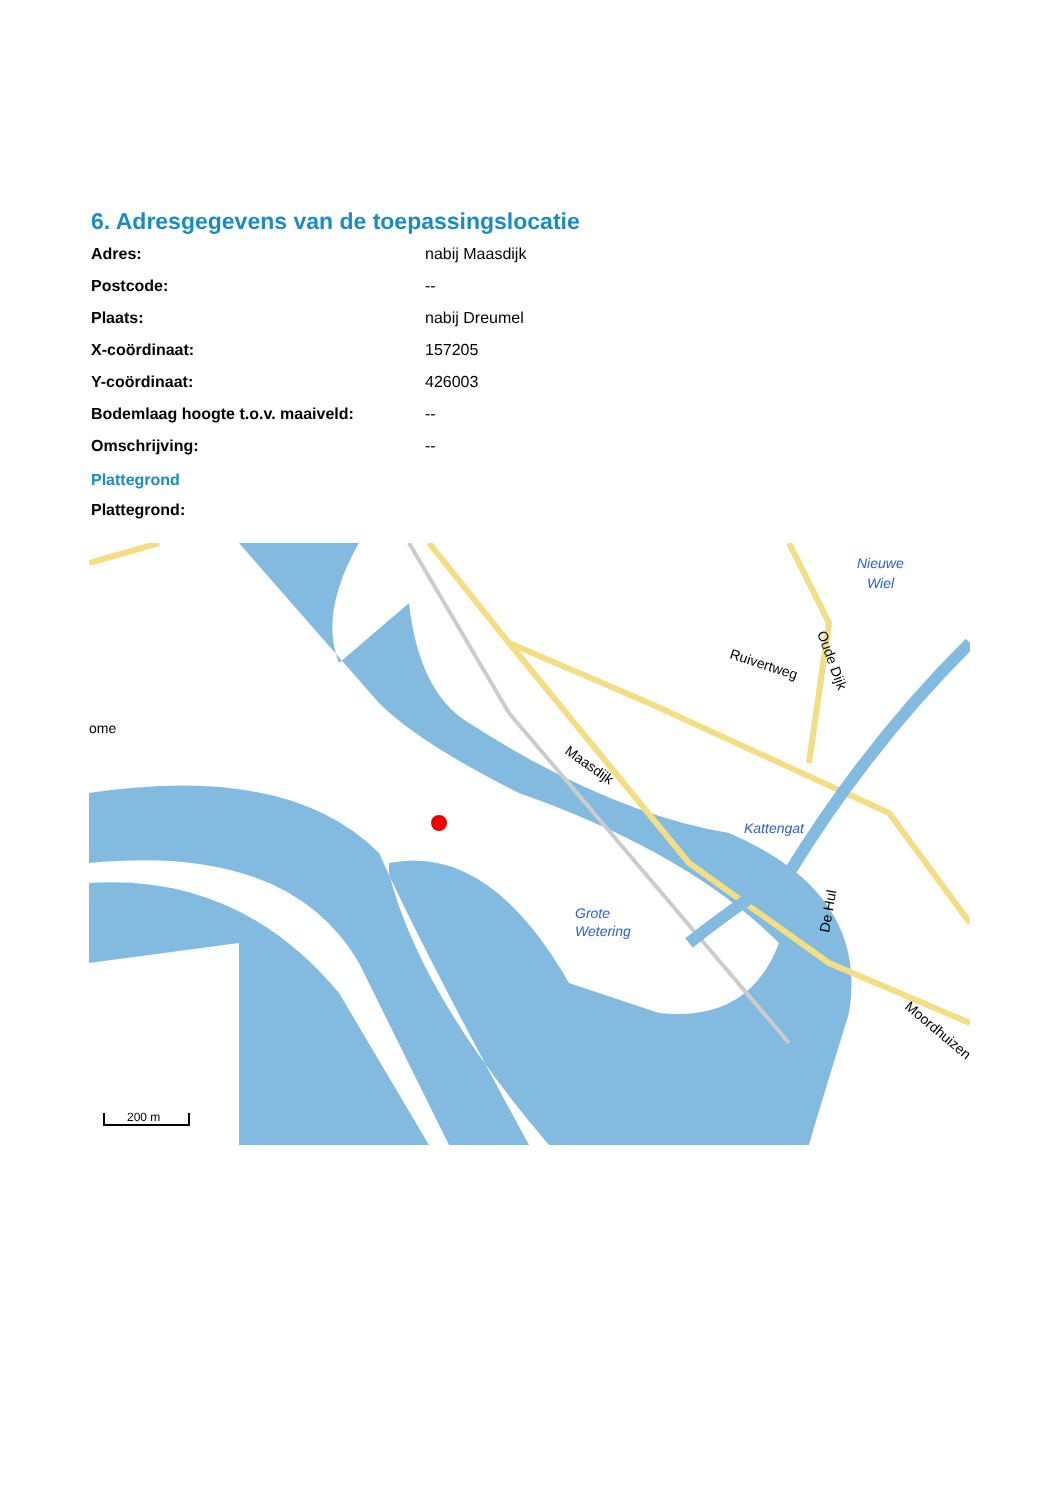6. Adresgegevens van de toepassingslocatie
| Adres: | nabij Maasdijk |
| Postcode: | -- |
| Plaats: | nabij Dreumel |
| X-coördinaat: | 157205 |
| Y-coördinaat: | 426003 |
| Bodemlaag hoogte t.o.v. maaiveld: | -- |
| Omschrijving: | -- |
Plattegrond
Plattegrond:
Ruivertweg
Maasdijk
Oude Dijk
De Hul
Moordhuizen
ome
Nieuwe
Wiel
Kattengat
Grote
Wetering
200 m